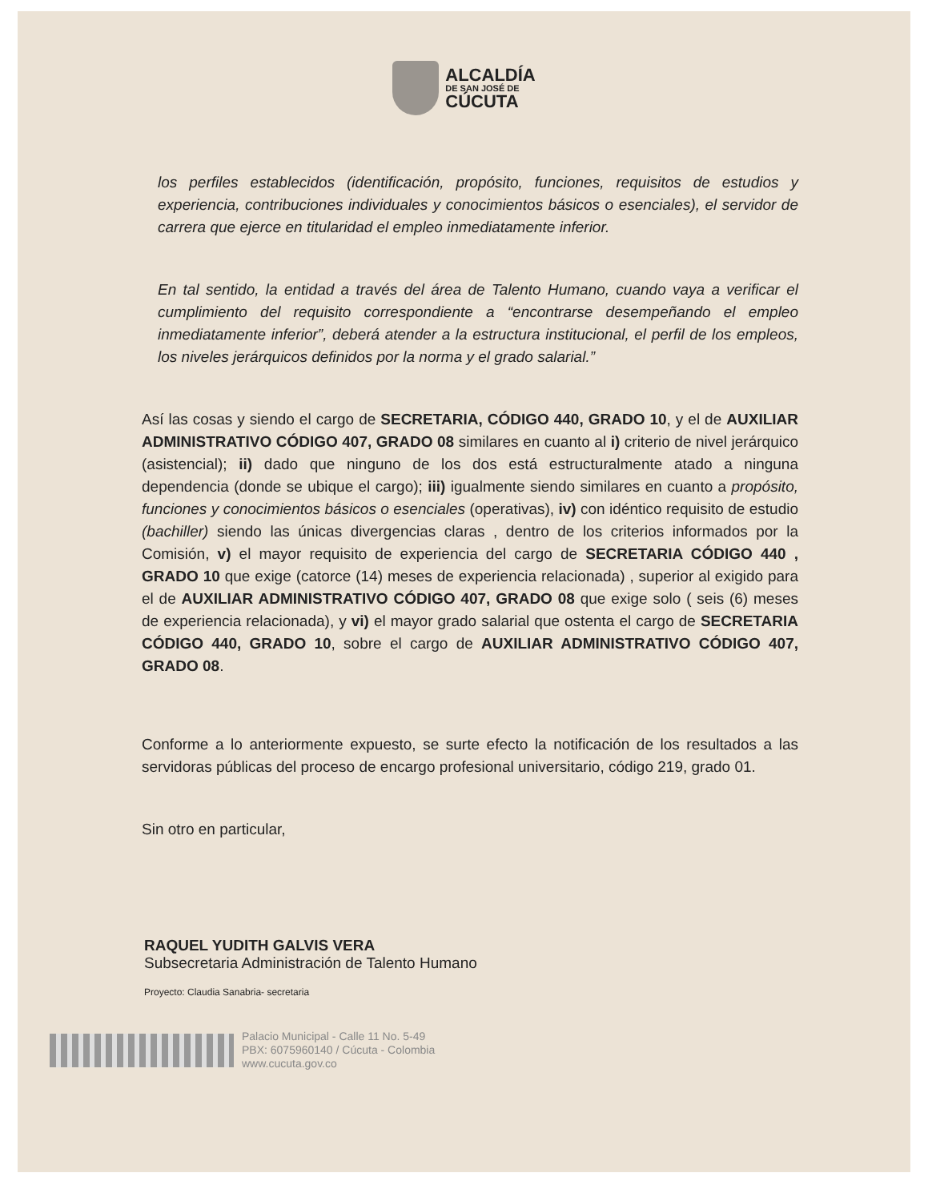ALCALDÍA
DE SAN JOSÉ DE
CÚCUTA
los perfiles establecidos (identificación, propósito, funciones, requisitos de estudios y experiencia, contribuciones individuales y conocimientos básicos o esenciales), el servidor de carrera que ejerce en titularidad el empleo inmediatamente inferior.
En tal sentido, la entidad a través del área de Talento Humano, cuando vaya a verificar el cumplimiento del requisito correspondiente a “encontrarse desempeñando el empleo inmediatamente inferior”, deberá atender a la estructura institucional, el perfil de los empleos, los niveles jerárquicos definidos por la norma y el grado salarial.”
Así las cosas y siendo el cargo de SECRETARIA, CÓDIGO 440, GRADO 10, y el de AUXILIAR ADMINISTRATIVO CÓDIGO 407, GRADO 08 similares en cuanto al i) criterio de nivel jerárquico (asistencial); ii) dado que ninguno de los dos está estructuralmente atado a ninguna dependencia (donde se ubique el cargo); iii) igualmente siendo similares en cuanto a propósito, funciones y conocimientos básicos o esenciales (operativas), iv) con idéntico requisito de estudio (bachiller) siendo las únicas divergencias claras , dentro de los criterios informados por la Comisión, v) el mayor requisito de experiencia del cargo de SECRETARIA CÓDIGO 440 , GRADO 10 que exige (catorce (14) meses de experiencia relacionada) , superior al exigido para el de AUXILIAR ADMINISTRATIVO CÓDIGO 407, GRADO 08 que exige solo ( seis (6) meses de experiencia relacionada), y vi) el mayor grado salarial que ostenta el cargo de SECRETARIA CÓDIGO 440, GRADO 10, sobre el cargo de AUXILIAR ADMINISTRATIVO CÓDIGO 407, GRADO 08.
Conforme a lo anteriormente expuesto, se surte efecto la notificación de los resultados a las servidoras públicas del proceso de encargo profesional universitario, código 219, grado 01.
Sin otro en particular,
RAQUEL YUDITH GALVIS VERA
Subsecretaria Administración de Talento Humano
Proyecto: Claudia Sanabria- secretaria
Palacio Municipal - Calle 11 No. 5-49
PBX: 6075960140 / Cúcuta - Colombia
www.cucuta.gov.co